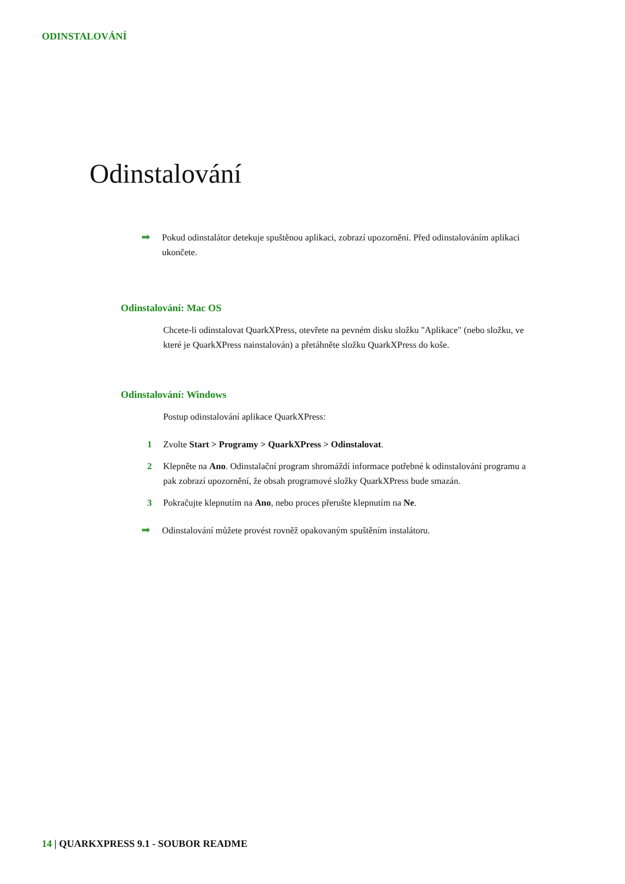ODINSTALOVÁNÍ
Odinstalování
➡
Pokud odinstalátor detekuje spuštěnou aplikaci, zobrazí upozornění. Před odinstalováním aplikaci ukončete.
Odinstalování: Mac OS
Chcete-li odinstalovat QuarkXPress, otevřete na pevném disku složku "Aplikace" (nebo složku, ve které je QuarkXPress nainstalován) a přetáhněte složku QuarkXPress do koše.
Odinstalování: Windows
Postup odinstalování aplikace QuarkXPress:
1 Zvolte Start > Programy > QuarkXPress > Odinstalovat.
2 Klepněte na Ano. Odinstalační program shromáždí informace potřebné k odinstalování programu a pak zobrazí upozornění, že obsah programové složky QuarkXPress bude smazán.
3 Pokračujte klepnutím na Ano, nebo proces přerušte klepnutím na Ne.
➡
Odinstalování můžete provést rovněž opakovaným spuštěním instalátoru.
14 | QUARKXPRESS 9.1 - SOUBOR README